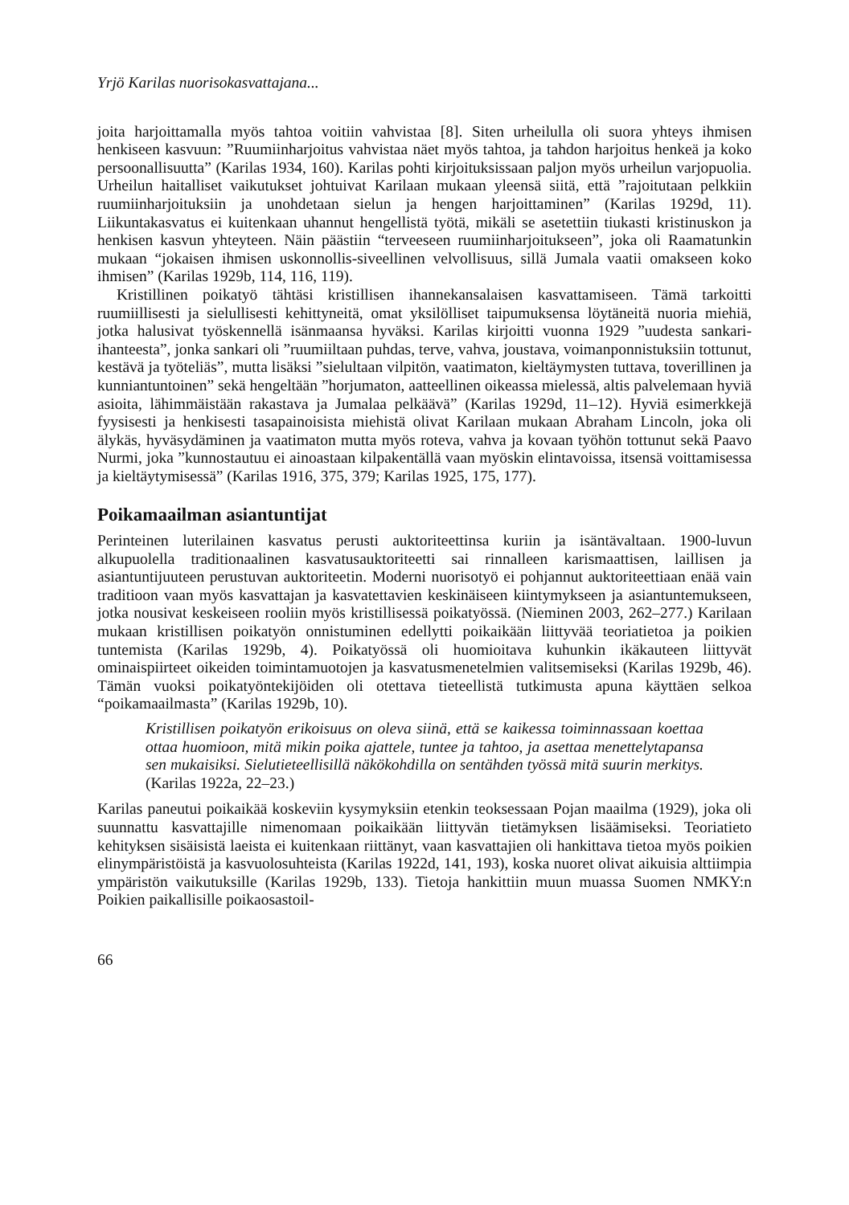Yrjö Karilas nuorisokasvattajana...
joita harjoittamalla myös tahtoa voitiin vahvistaa [8]. Siten urheilulla oli suora yhteys ihmisen henkiseen kasvuun: ”Ruumiinharjoitus vahvistaa näet myös tahtoa, ja tahdon harjoitus henkeä ja koko persoonallisuutta” (Karilas 1934, 160). Karilas pohti kirjoituksissaan paljon myös urheilun varjopuolia. Urheilun haitalliset vaikutukset johtuivat Karilaan mukaan yleensä siitä, että ”rajoitutaan pelkkiin ruumiinharjoituksiin ja unohdetaan sielun ja hengen harjoittaminen” (Karilas 1929d, 11). Liikuntakasvatus ei kuitenkaan uhannut hengellistä työtä, mikäli se asetettiin tiukasti kristinuskon ja henkisen kasvun yhteyteen. Näin päästiin “terveeseen ruumiinharjoitukseen”, joka oli Raamatunkin mukaan “jokaisen ihmisen uskonnollis-siveellinen velvollisuus, sillä Jumala vaatii omakseen koko ihmisen” (Karilas 1929b, 114, 116, 119).
Kristillinen poikatyö tähtäsi kristillisen ihannekansalaisen kasvattamiseen. Tämä tarkoitti ruumiillisesti ja sielullisesti kehittyneitä, omat yksilölliset taipumuksensa löytäneitä nuoria miehiä, jotka halusivat työskennellä isänmaansa hyväksi. Karilas kirjoitti vuonna 1929 ”uudesta sankari-ihanteesta”, jonka sankari oli ”ruumiiltaan puhdas, terve, vahva, joustava, voimanponnistuksiin tottunut, kestävä ja työteliäs”, mutta lisäksi ”sielultaan vilpitön, vaatimaton, kieltäymysten tuttava, toverillinen ja kunniantuntoinen” sekä hengeltään ”horjumaton, aatteellinen oikeassa mielessä, altis palvelemaan hyviä asioita, lähimmäistään rakastava ja Jumalaa pelkäävä” (Karilas 1929d, 11–12). Hyviä esimerkkejä fyysisesti ja henkisesti tasapainoisista miehistä olivat Karilaan mukaan Abraham Lincoln, joka oli älykäs, hyväsydäminen ja vaatimaton mutta myös roteva, vahva ja kovaan työhön tottunut sekä Paavo Nurmi, joka ”kunnostautuu ei ainoastaan kilpakentällä vaan myöskin elintavoissa, itsensä voittamisessa ja kieltäytymisessä” (Karilas 1916, 375, 379; Karilas 1925, 175, 177).
Poikamaailman asiantuntijat
Perinteinen luterilainen kasvatus perusti auktoriteettinsa kuriin ja isäntävaltaan. 1900-luvun alkupuolella traditionaalinen kasvatusauktoriteetti sai rinnalleen karismaattisen, laillisen ja asiantuntijuuteen perustuvan auktoriteetin. Moderni nuorisotyö ei pohjannut auktoriteettiaan enää vain traditioon vaan myös kasvattajan ja kasvatettavien keskinäiseen kiintymykseen ja asiantuntemukseen, jotka nousivat keskeiseen rooliin myös kristillisessä poikatyössä. (Nieminen 2003, 262–277.) Karilaan mukaan kristillisen poikatyön onnistuminen edellytti poikaikään liittyvää teoriatietoa ja poikien tuntemista (Karilas 1929b, 4). Poikatyössä oli huomioitava kuhunkin ikäkauteen liittyvät ominaispiirteet oikeiden toimintamuotojen ja kasvatusmenetelmien valitsemiseksi (Karilas 1929b, 46). Tämän vuoksi poikatyöntekijöiden oli otettava tieteellistä tutkimusta apuna käyttäen selkoa “poikamaailmasta” (Karilas 1929b, 10).
Kristillisen poikatyön erikoisuus on oleva siinä, että se kaikessa toiminnassaan koettaa ottaa huomioon, mitä mikin poika ajattele, tuntee ja tahtoo, ja asettaa menettelytapansa sen mukaisiksi. Sielutieteellisillä näkökohdilla on sentähden työssä mitä suurin merkitys. (Karilas 1922a, 22–23.)
Karilas paneutui poikaikää koskeviin kysymyksiin etenkin teoksessaan Pojan maailma (1929), joka oli suunnattu kasvattajille nimenomaan poikaikään liittyvän tietämyksen lisäämiseksi. Teoriatieto kehityksen sisäisistä laeista ei kuitenkaan riittänyt, vaan kasvattajien oli hankittava tietoa myös poikien elinympäristöistä ja kasvuolosuhteista (Karilas 1922d, 141, 193), koska nuoret olivat aikuisia alttiimpia ympäristön vaikutuksille (Karilas 1929b, 133). Tietoja hankittiin muun muassa Suomen NMKY:n Poikien paikallisille poikaosastoil-
66